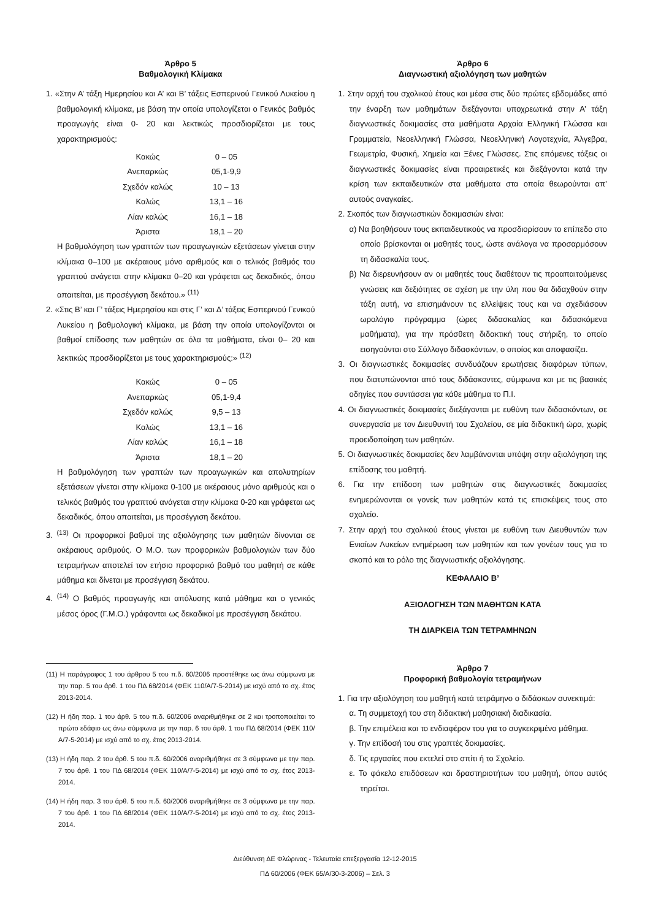Άρθρο 5
Βαθμολογική Κλίμακα
1. «Στην Α’ τάξη Ημερησίου και Α’ και Β’ τάξεις Εσπερινού Γενικού Λυκείου η βαθμολογική κλίμακα, με βάση την οποία υπολογίζεται ο Γενικός βαθμός προαγωγής είναι 0- 20 και λεκτικώς προσδιορίζεται με τους χαρακτηρισμούς:
| Κακώς | 0 – 05 |
| Ανεπαρκώς | 05,1-9,9 |
| Σχεδόν καλώς | 10 – 13 |
| Καλώς | 13,1 – 16 |
| Λίαν καλώς | 16,1 – 18 |
| Άριστα | 18,1 – 20 |
Η βαθμολόγηση των γραπτών των προαγωγικών εξετάσεων γίνεται στην κλίμακα 0–100 με ακέραιους μόνο αριθμούς και ο τελικός βαθμός του γραπτού ανάγεται στην κλίμακα 0–20 και γράφεται ως δεκαδικός, όπου απαιτείται, με προσέγγιση δεκάτου.» <sup>(11)</sup>
2. «Στις Β’ και Γ’ τάξεις Ημερησίου και στις Γ’ και Δ’ τάξεις Εσπερινού Γενικού Λυκείου η βαθμολογική κλίμακα, με βάση την οποία υπολογίζονται οι βαθμοί επίδοσης των μαθητών σε όλα τα μαθήματα, είναι 0– 20 και λεκτικώς προσδιορίζεται με τους χαρακτηρισμούς:» <sup>(12)</sup>
| Κακώς | 0 – 05 |
| Ανεπαρκώς | 05,1-9,4 |
| Σχεδόν καλώς | 9,5 – 13 |
| Καλώς | 13,1 – 16 |
| Λίαν καλώς | 16,1 – 18 |
| Άριστα | 18,1 – 20 |
Η βαθμολόγηση των γραπτών των προαγωγικών και απολυτηρίων εξετάσεων γίνεται στην κλίμακα 0-100 με ακέραιους μόνο αριθμούς και ο τελικός βαθμός του γραπτού ανάγεται στην κλίμακα 0-20 και γράφεται ως δεκαδικός, όπου απαιτείται, με προσέγγιση δεκάτου.
3. <sup>(13)</sup> Οι προφορικοί βαθμοί της αξιολόγησης των μαθητών δίνονται σε ακέραιους αριθμούς. Ο Μ.Ο. των προφορικών βαθμολογιών των δύο τετραμήνων αποτελεί τον ετήσιο προφορικό βαθμό του μαθητή σε κάθε μάθημα και δίνεται με προσέγγιση δεκάτου.
4. <sup>(14)</sup> Ο βαθμός προαγωγής και απόλυσης κατά μάθημα και ο γενικός μέσος όρος (Γ.Μ.Ο.) γράφονται ως δεκαδικοί με προσέγγιση δεκάτου.
(11) Η παράγραφος 1 του άρθρου 5 του π.δ. 60/2006 προστέθηκε ως άνω σύμφωνα με την παρ. 5 του άρθ. 1 του ΠΔ 68/2014 (ΦΕΚ 110/Α/7-5-2014) με ισχύ από το σχ. έτος 2013-2014.
(12) Η ήδη παρ. 1 του άρθ. 5 του π.δ. 60/2006 αναριθμήθηκε σε 2 και τροποποιείται το πρώτο εδάφιο ως άνω σύμφωνα με την παρ. 6 του άρθ. 1 του ΠΔ 68/2014 (ΦΕΚ 110/Α/7-5-2014) με ισχύ από το σχ. έτος 2013-2014.
(13) Η ήδη παρ. 2 του άρθ. 5 του π.δ. 60/2006 αναριθμήθηκε σε 3 σύμφωνα με την παρ. 7 του άρθ. 1 του ΠΔ 68/2014 (ΦΕΚ 110/Α/7-5-2014) με ισχύ από το σχ. έτος 2013-2014.
(14) Η ήδη παρ. 3 του άρθ. 5 του π.δ. 60/2006 αναριθμήθηκε σε 3 σύμφωνα με την παρ. 7 του άρθ. 1 του ΠΔ 68/2014 (ΦΕΚ 110/Α/7-5-2014) με ισχύ από το σχ. έτος 2013-2014.
Άρθρο 6
Διαγνωστική αξιολόγηση των μαθητών
1. Στην αρχή του σχολικού έτους και μέσα στις δύο πρώτες εβδομάδες από την έναρξη των μαθημάτων διεξάγονται υποχρεωτικά στην Α’ τάξη διαγνωστικές δοκιμασίες στα μαθήματα Αρχαία Ελληνική Γλώσσα και Γραμματεία, Νεοελληνική Γλώσσα, Νεοελληνική Λογοτεχνία, Άλγεβρα, Γεωμετρία, Φυσική, Χημεία και Ξένες Γλώσσες. Στις επόμενες τάξεις οι διαγνωστικές δοκιμασίες είναι προαιρετικές και διεξάγονται κατά την κρίση των εκπαιδευτικών στα μαθήματα στα οποία θεωρούνται απ’ αυτούς αναγκαίες.
2. Σκοπός των διαγνωστικών δοκιμασιών είναι:
α) Να βοηθήσουν τους εκπαιδευτικούς να προσδιορίσουν το επίπεδο στο οποίο βρίσκονται οι μαθητές τους, ώστε ανάλογα να προσαρμόσουν τη διδασκαλία τους.
β) Να διερευνήσουν αν οι μαθητές τους διαθέτουν τις προαπαιτούμενες γνώσεις και δεξιότητες σε σχέση με την ύλη που θα διδαχθούν στην τάξη αυτή, να επισημάνουν τις ελλείψεις τους και να σχεδιάσουν ωρολόγιο πρόγραμμα (ώρες διδασκαλίας και διδασκόμενα μαθήματα), για την πρόσθετη διδακτική τους στήριξη, το οποίο εισηγούνται στο Σύλλογο διδασκόντων, ο οποίος και αποφασίζει.
3. Οι διαγνωστικές δοκιμασίες συνδυάζουν ερωτήσεις διαφόρων τύπων, που διατυπώνονται από τους διδάσκοντες, σύμφωνα και με τις βασικές οδηγίες που συντάσσει για κάθε μάθημα το Π.Ι.
4. Οι διαγνωστικές δοκιμασίες διεξάγονται με ευθύνη των διδασκόντων, σε συνεργασία με τον Διευθυντή του Σχολείου, σε μία διδακτική ώρα, χωρίς προειδοποίηση των μαθητών.
5. Οι διαγνωστικές δοκιμασίες δεν λαμβάνονται υπόψη στην αξιολόγηση της επίδοσης του μαθητή.
6. Για την επίδοση των μαθητών στις διαγνωστικές δοκιμασίες ενημερώνονται οι γονείς των μαθητών κατά τις επισκέψεις τους στο σχολείο.
7. Στην αρχή του σχολικού έτους γίνεται με ευθύνη των Διευθυντών των Ενιαίων Λυκείων ενημέρωση των μαθητών και των γονέων τους για το σκοπό και το ρόλο της διαγνωστικής αξιολόγησης.
ΚΕΦΑΛΑΙΟ Β’
ΑΞΙΟΛΟΓΗΣΗ ΤΩΝ ΜΑΘΗΤΩΝ ΚΑΤΑ
ΤΗ ΔΙΑΡΚΕΙΑ ΤΩΝ ΤΕΤΡΑΜΗΝΩΝ
Άρθρο 7
Προφορική βαθμολογία τετραμήνων
1. Για την αξιολόγηση του μαθητή κατά τετράμηνο ο διδάσκων συνεκτιμά:
α. Τη συμμετοχή του στη διδακτική μαθησιακή διαδικασία.
β. Την επιμέλεια και το ενδιαφέρον του για το συγκεκριμένο μάθημα.
γ. Την επίδοσή του στις γραπτές δοκιμασίες.
δ. Τις εργασίες που εκτελεί στο σπίτι ή το Σχολείο.
ε. Το φάκελο επιδόσεων και δραστηριοτήτων του μαθητή, όπου αυτός τηρείται.
Διεύθυνση ΔΕ Φλώρινας - Τελευταία επεξεργασία 12-12-2015
ΠΔ 60/2006 (ΦΕΚ 65/Α/30-3-2006) – Σελ. 3